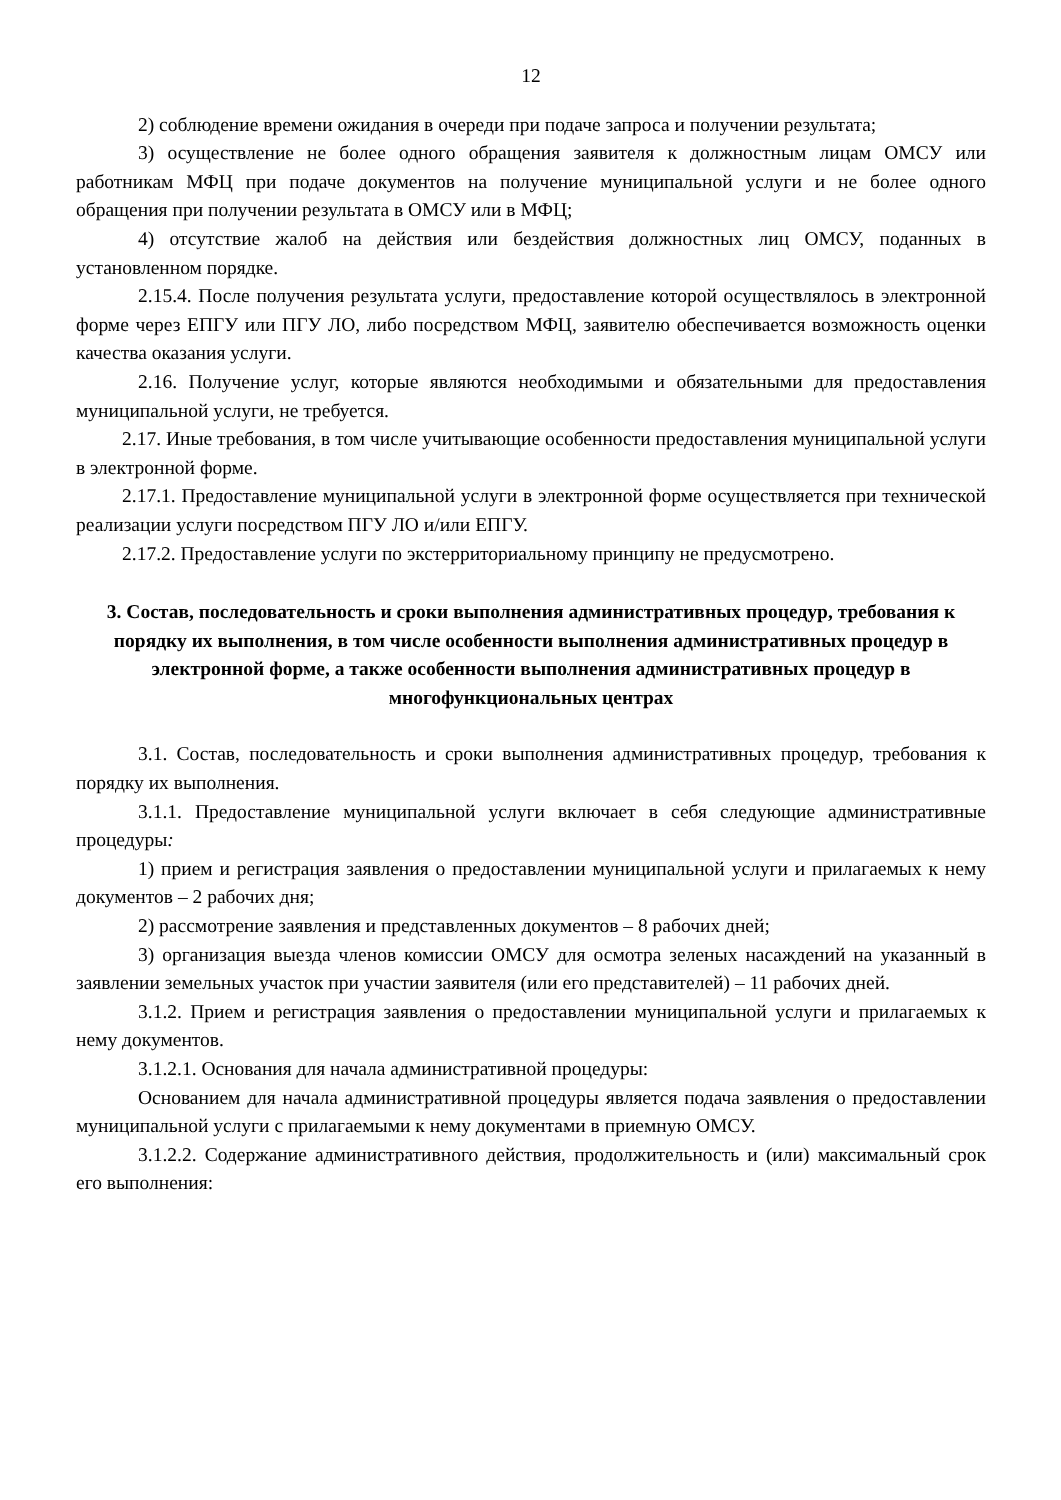12
2) соблюдение времени ожидания в очереди при подаче запроса и получении результата;
3) осуществление не более одного обращения заявителя к должностным лицам ОМСУ или работникам МФЦ при подаче документов на получение муниципальной услуги и не более одного обращения при получении результата в ОМСУ или в МФЦ;
4) отсутствие жалоб на действия или бездействия должностных лиц ОМСУ, поданных в установленном порядке.
2.15.4. После получения результата услуги, предоставление которой осуществлялось в электронной форме через ЕПГУ или ПГУ ЛО, либо посредством МФЦ, заявителю обеспечивается возможность оценки качества оказания услуги.
2.16. Получение услуг, которые являются необходимыми и обязательными для предоставления муниципальной услуги, не требуется.
2.17. Иные требования, в том числе учитывающие особенности предоставления муниципальной услуги в электронной форме.
2.17.1. Предоставление муниципальной услуги в электронной форме осуществляется при технической реализации услуги посредством ПГУ ЛО и/или ЕПГУ.
2.17.2. Предоставление услуги по экстерриториальному принципу не предусмотрено.
3. Состав, последовательность и сроки выполнения административных процедур, требования к порядку их выполнения, в том числе особенности выполнения административных процедур в электронной форме, а также особенности выполнения административных процедур в многофункциональных центрах
3.1. Состав, последовательность и сроки выполнения административных процедур, требования к порядку их выполнения.
3.1.1. Предоставление муниципальной услуги включает в себя следующие административные процедуры:
1) прием и регистрация заявления о предоставлении муниципальной услуги и прилагаемых к нему документов – 2 рабочих дня;
2) рассмотрение заявления и представленных документов – 8 рабочих дней;
3) организация выезда членов комиссии ОМСУ для осмотра зеленых насаждений на указанный в заявлении земельных участок при участии заявителя (или его представителей) – 11 рабочих дней.
3.1.2. Прием и регистрация заявления о предоставлении муниципальной услуги и прилагаемых к нему документов.
3.1.2.1. Основания для начала административной процедуры:
Основанием для начала административной процедуры является подача заявления о предоставлении муниципальной услуги с прилагаемыми к нему документами в приемную ОМСУ.
3.1.2.2. Содержание административного действия, продолжительность и (или) максимальный срок его выполнения: